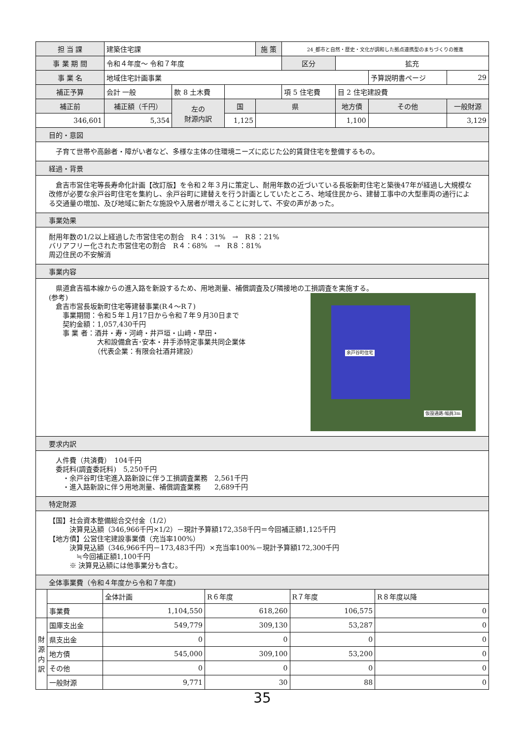| 担 当 課 | 建築住宅課 | | | 施 策 | 24_都市と自然・歴史・文化が調和した拠点連携型のまちづくりの推進 | | | |
| 事 業 期 間 | 令和４年度～ 令和７年度 | | | | 区分 | 拡充 | | |
| 事 業 名 | 地域住宅計画事業 | | | | | | 予算説明書ページ | 29 |
| 補正予算 | 会計 一般 | 款 8 土木費 | | | 項 5 住宅費 | 目 2 住宅建設費 | | |
| 補正前 | 補正額（千円） | 左の 財源内訳 | 国 | 県 | | 地方債 | その他 | 一般財源 |
| 346,601 | 5,354 | | 1,125 | | | 1,100 | | 3,129 |
目的・意図
　子育て世帯や高齢者・障がい者など、多様な主体の住環境ニーズに応じた公的賃貸住宅を整備するもの。
経過・背景
　倉吉市営住宅等長寿命化計画【改訂版】を令和２年３月に策定し、耐用年数の近づいている長坂新町住宅と築後47年が経過し大規模な改修が必要な余戸谷町住宅を集約し、余戸谷町に建替えを行う計画としていたところ、地域住民から、建替工事中の大型車両の通行による交通量の増加、及び地域に新たな施設や入居者が増えることに対して、不安の声があった。
事業効果
耐用年数の1/2以上経過した市営住宅の割合　R４：31%　→　R８：21%
バリアフリー化された市営住宅の割合　R４：68%　→　R８：81%
周辺住民の不安解消
事業内容
　県道倉吉福本線からの進入路を新設するため、用地測量、補償調査及び隣接地の工損調査を実施する。
余戸谷町住宅
仮設通路:幅員3m
(参考)
　倉吉市営長坂新町住宅等建替事業(R４～R７)
　　事業期間：令和５年１月17日から令和７年９月30日まで
　　契約金額：1,057,430千円
　　事 業 者：酒井・寿・河﨑・井戸垣・山﨑・早田・
　　　　　　　大和設備倉吉･安本・井手添特定事業共同企業体
　　　　　　　（代表企業：有限会社酒井建設）
要求内訳
　人件費（共済費）　104千円
　委託料(調査委託料)　5,250千円
　　・余戸谷町住宅進入路新設に伴う工損調査業務　2,561千円
　　・進入路新設に伴う用地測量、補償調査業務　　2,689千円
特定財源
【国】社会資本整備総合交付金（1/2）
　　　決算見込額（346,966千円×1/2）－現計予算額172,358千円＝今回補正額1,125千円
【地方債】公営住宅建設事業債（充当率100%）
　　　決算見込額（346,966千円－173,483千円）×充当率100%－現計予算額172,300千円
　　　　≒今回補正額1,100千円
　　　※ 決算見込額には他事業分も含む。
全体事業費（令和４年度から令和７年度)
| | | 全体計画 | R６年度 | R７年度 | R８年度以降 |
| | 事業費 | 1,104,550 | 618,260 | 106,575 | 0 |
| 財 源 内 訳 | 国庫支出金 | 549,779 | 309,130 | 53,287 | 0 |
| | 県支出金 | 0 | 0 | 0 | 0 |
| | 地方債 | 545,000 | 309,100 | 53,200 | 0 |
| | その他 | 0 | 0 | 0 | 0 |
| | 一般財源 | 9,771 | 30 | 88 | 0 |
35